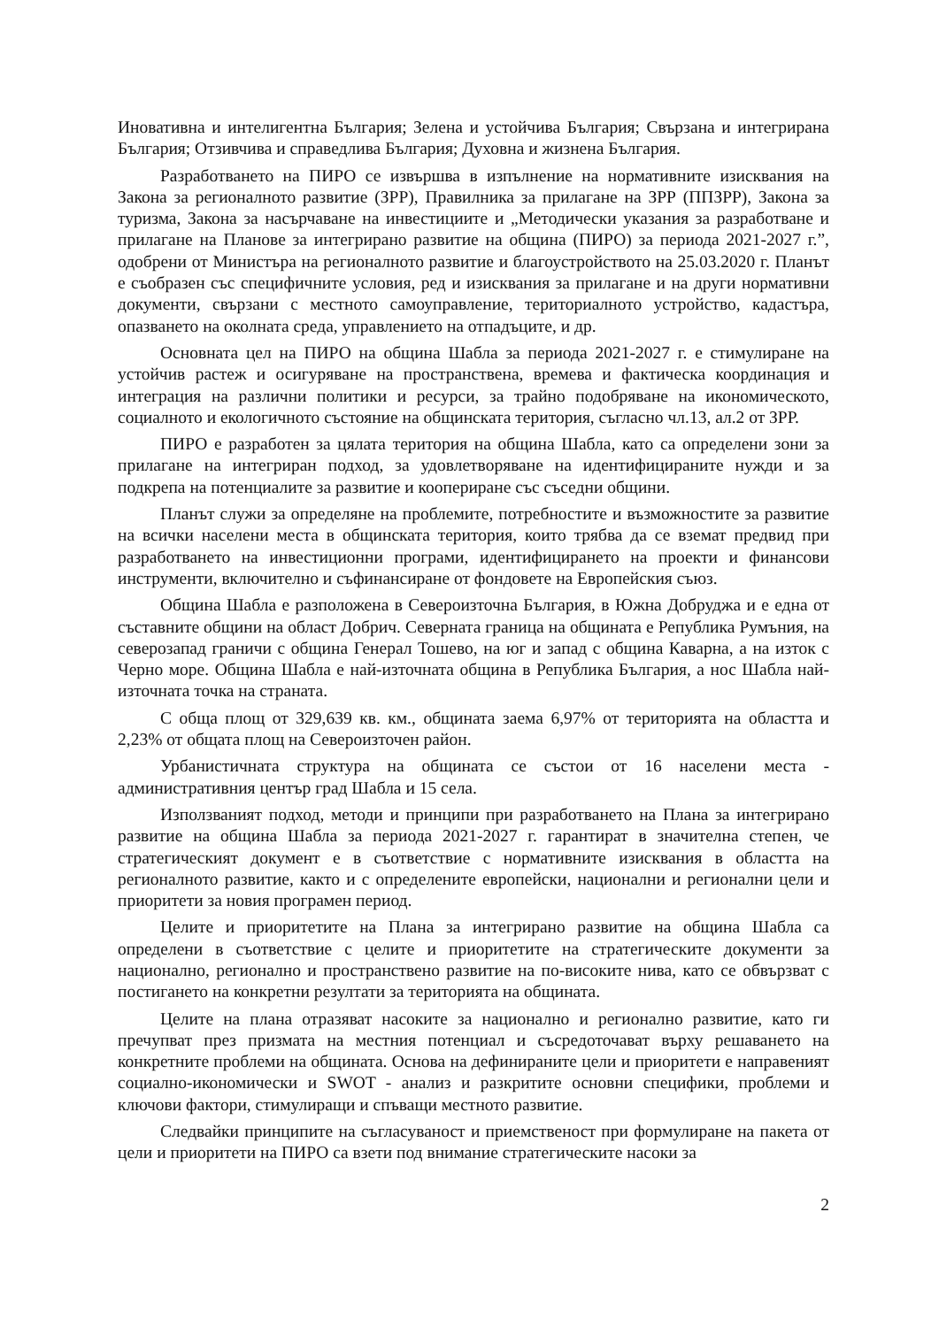Иновативна и интелигентна България; Зелена и устойчива България; Свързана и интегрирана България; Отзивчива и справедлива България; Духовна и жизнена България.
Разработването на ПИРО се извършва в изпълнение на нормативните изисквания на Закона за регионалното развитие (ЗРР), Правилника за прилагане на ЗРР (ППЗРР), Закона за туризма, Закона за насърчаване на инвестициите и „Методически указания за разработване и прилагане на Планове за интегрирано развитие на община (ПИРО) за периода 2021-2027 г.”, одобрени от Министъра на регионалното развитие и благоустройството на 25.03.2020 г. Планът е съобразен със специфичните условия, ред и изисквания за прилагане и на други нормативни документи, свързани с местното самоуправление, териториалното устройство, кадастъра, опазването на околната среда, управлението на отпадъците, и др.
Основната цел на ПИРО на община Шабла за периода 2021-2027 г. е стимулиране на устойчив растеж и осигуряване на пространствена, времева и фактическа координация и интеграция на различни политики и ресурси, за трайно подобряване на икономическото, социалното и екологичното състояние на общинската територия, съгласно чл.13, ал.2 от ЗРР.
ПИРО е разработен за цялата територия на община Шабла, като са определени зони за прилагане на интегриран подход, за удовлетворяване на идентифицираните нужди и за подкрепа на потенциалите за развитие и коопериране със съседни общини.
Планът служи за определяне на проблемите, потребностите и възможностите за развитие на всички населени места в общинската територия, които трябва да се вземат предвид при разработването на инвестиционни програми, идентифицирането на проекти и финансови инструменти, включително и съфинансиране от фондовете на Европейския съюз.
Община Шабла е разположена в Североизточна България, в Южна Добруджа и е една от съставните общини на област Добрич. Северната граница на общината е Република Румъния, на северозапад граничи с община Генерал Тошево, на юг и запад с община Каварна, а на изток с Черно море. Община Шабла е най-източната община в Република България, а нос Шабла най- източната точка на страната.
С обща площ от 329,639 кв. км., общината заема 6,97% от територията на областта и 2,23% от общата площ на Североизточен район.
Урбанистичната структура на общината се състои от 16 населени места - административния център град Шабла и 15 села.
Използваният подход, методи и принципи при разработването на Плана за интегрирано развитие на община Шабла за периода 2021-2027 г. гарантират в значителна степен, че стратегическият документ е в съответствие с нормативните изисквания в областта на регионалното развитие, както и с определените европейски, национални и регионални цели и приоритети за новия програмен период.
Целите и приоритетите на Плана за интегрирано развитие на община Шабла са определени в съответствие с целите и приоритетите на стратегическите документи за национално, регионално и пространствено развитие на по-високите нива, като се обвързват с постигането на конкретни резултати за територията на общината.
Целите на плана отразяват насоките за национално и регионално развитие, като ги пречупват през призмата на местния потенциал и съсредоточават върху решаването на конкретните проблеми на общината. Основа на дефинираните цели и приоритети е направеният социално-икономически и SWOT - анализ и разкритите основни специфики, проблеми и ключови фактори, стимулиращи и спъващи местното развитие.
Следвайки принципите на съгласуваност и приемственост при формулиране на пакета от цели и приоритети на ПИРО са взети под внимание стратегическите насоки за
2